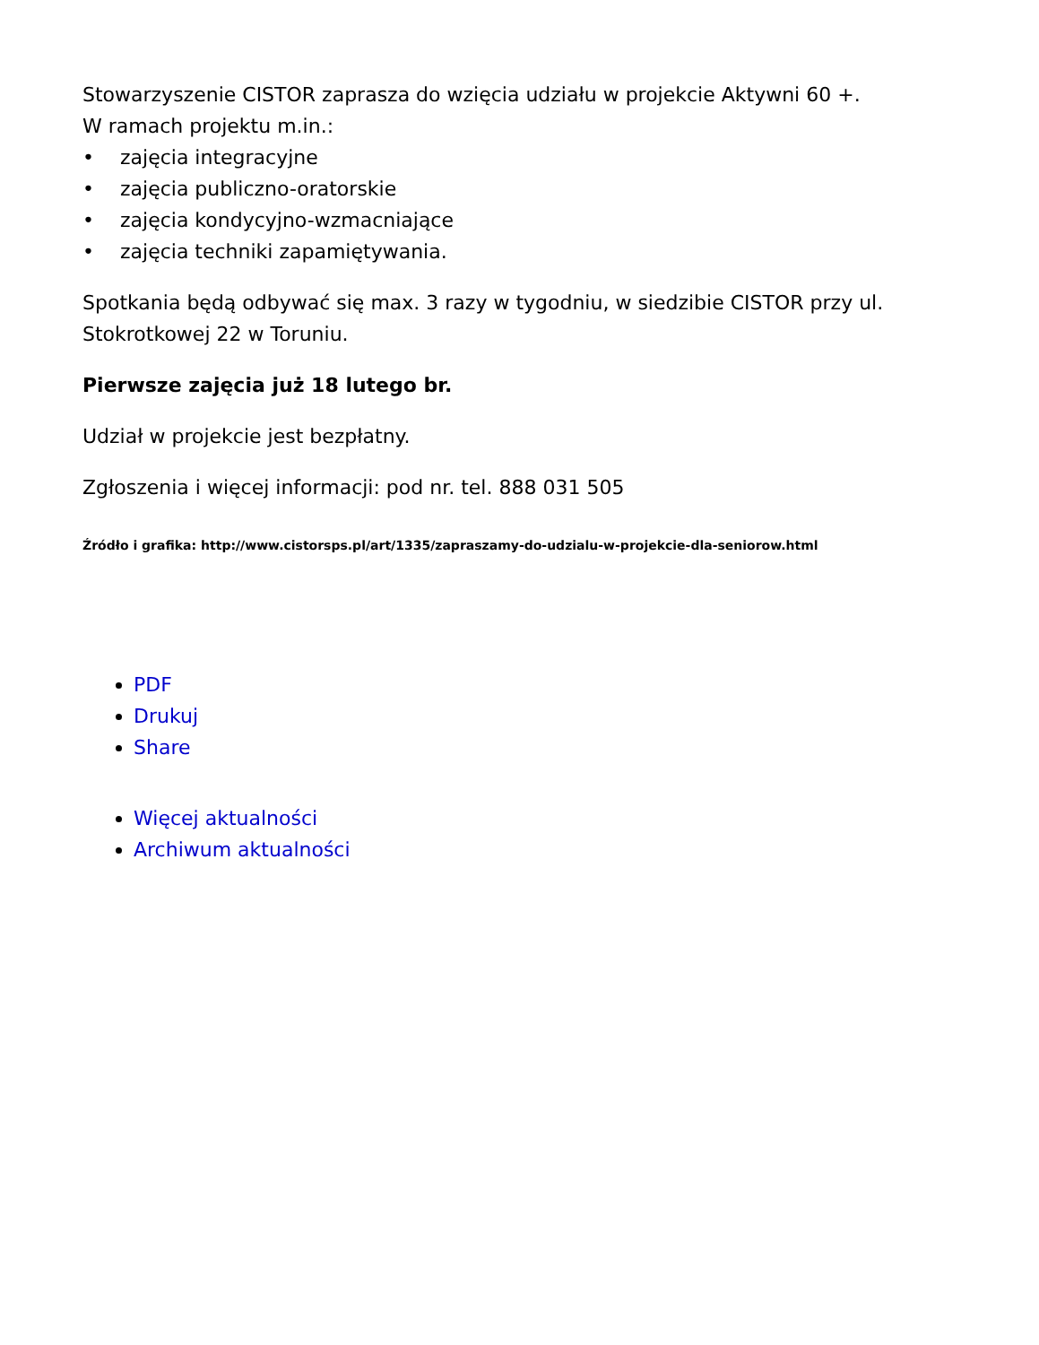Stowarzyszenie CISTOR zaprasza do wzięcia udziału w projekcie Aktywni 60 +.
W ramach projektu m.in.:
• zajęcia integracyjne
• zajęcia publiczno-oratorskie
• zajęcia kondycyjno-wzmacniające
• zajęcia techniki zapamiętywania.
Spotkania będą odbywać się max. 3 razy w tygodniu, w siedzibie CISTOR przy ul. Stokrotkowej 22 w Toruniu.
Pierwsze zajęcia już 18 lutego br.
Udział w projekcie jest bezpłatny.
Zgłoszenia i więcej informacji: pod nr. tel. 888 031 505
Źródło i grafika: http://www.cistorsps.pl/art/1335/zapraszamy-do-udzialu-w-projekcie-dla-seniorow.html
PDF
Drukuj
Share
Więcej aktualności
Archiwum aktualności